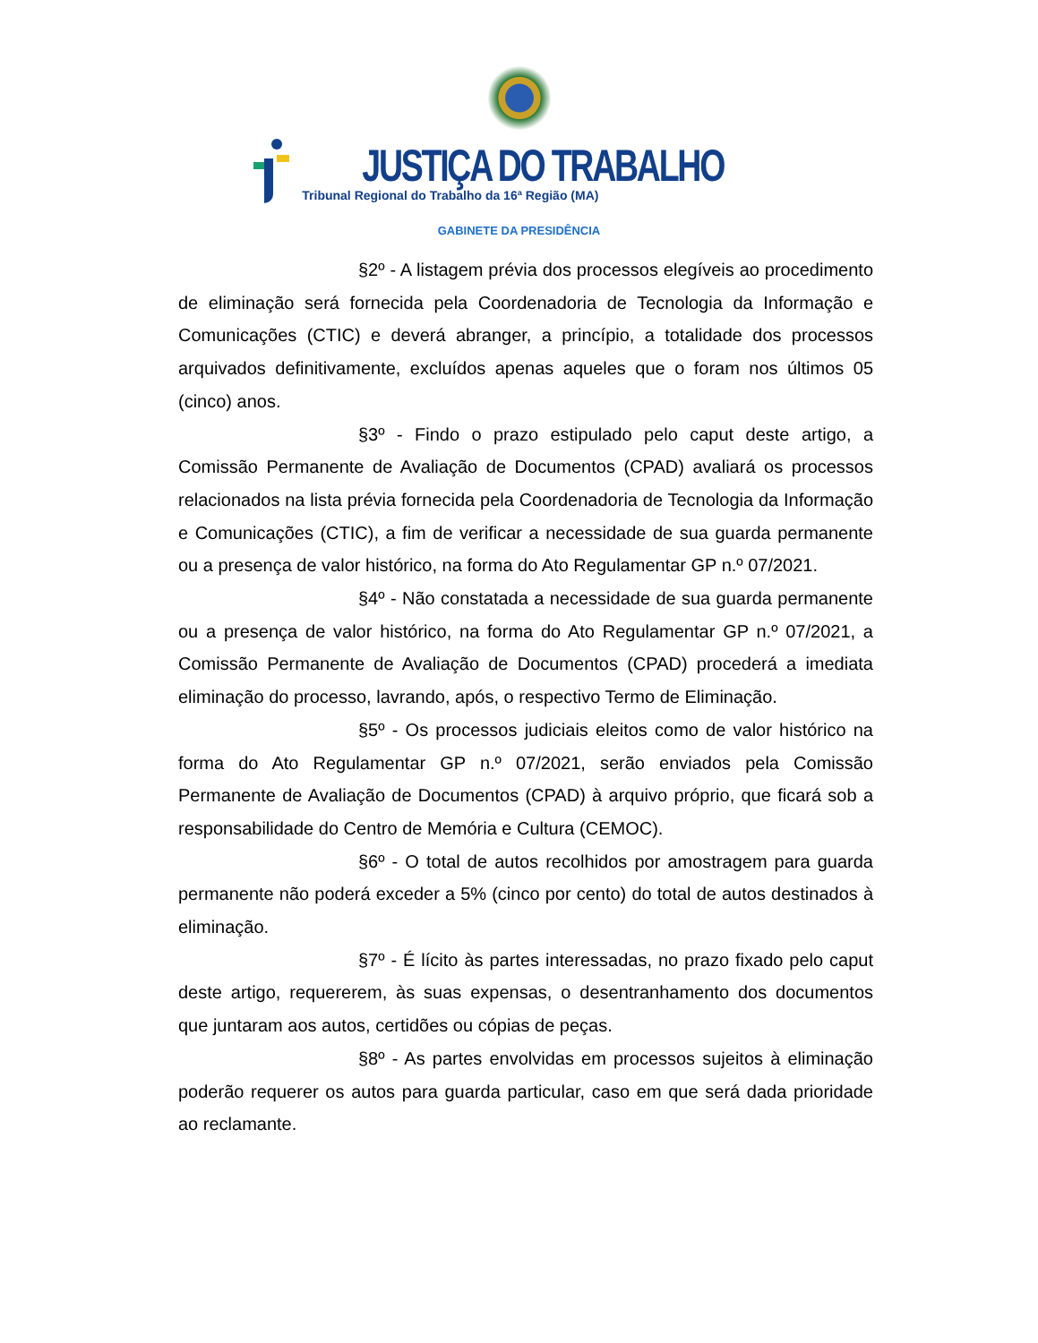JUSTIÇA DO TRABALHO
Tribunal Regional do Trabalho da 16ª Região (MA)
GABINETE DA PRESIDÊNCIA
§2º - A listagem prévia dos processos elegíveis ao procedimento de eliminação será fornecida pela Coordenadoria de Tecnologia da Informação e Comunicações (CTIC) e deverá abranger, a princípio, a totalidade dos processos arquivados definitivamente, excluídos apenas aqueles que o foram nos últimos 05 (cinco) anos.
§3º - Findo o prazo estipulado pelo caput deste artigo, a Comissão Permanente de Avaliação de Documentos (CPAD) avaliará os processos relacionados na lista prévia fornecida pela Coordenadoria de Tecnologia da Informação e Comunicações (CTIC), a fim de verificar a necessidade de sua guarda permanente ou a presença de valor histórico, na forma do Ato Regulamentar GP n.º 07/2021.
§4º - Não constatada a necessidade de sua guarda permanente ou a presença de valor histórico, na forma do Ato Regulamentar GP n.º 07/2021, a Comissão Permanente de Avaliação de Documentos (CPAD) procederá a imediata eliminação do processo, lavrando, após, o respectivo Termo de Eliminação.
§5º - Os processos judiciais eleitos como de valor histórico na forma do Ato Regulamentar GP n.º 07/2021, serão enviados pela Comissão Permanente de Avaliação de Documentos (CPAD) à arquivo próprio, que ficará sob a responsabilidade do Centro de Memória e Cultura (CEMOC).
§6º - O total de autos recolhidos por amostragem para guarda permanente não poderá exceder a 5% (cinco por cento) do total de autos destinados à eliminação.
§7º - É lícito às partes interessadas, no prazo fixado pelo caput deste artigo, requererem, às suas expensas, o desentranhamento dos documentos que juntaram aos autos, certidões ou cópias de peças.
§8º - As partes envolvidas em processos sujeitos à eliminação poderão requerer os autos para guarda particular, caso em que será dada prioridade ao reclamante.